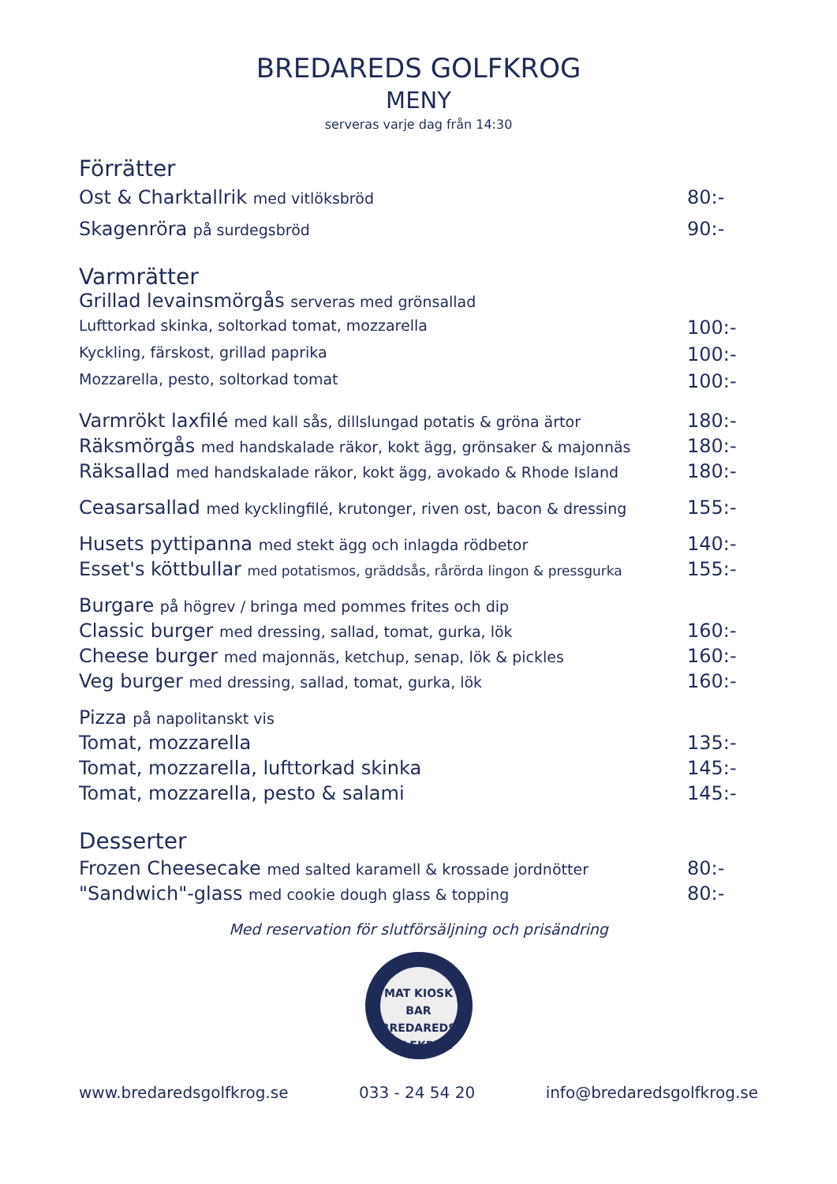BREDAREDS GOLFKROG
MENY
serveras varje dag från 14:30
Förrätter
Ost & Charktallrik med vitlöksbröd 80:-
Skagenröra på surdegsbröd 90:-
Varmrätter
Grillad levainsmörgås serveras med grönsallad
Lufttorkad skinka, soltorkad tomat, mozzarella 100:-
Kyckling, färskost, grillad paprika 100:-
Mozzarella, pesto, soltorkad tomat 100:-
Varmrökt laxfilé med kall sås, dillslungad potatis & gröna ärtor 180:-
Räksmörgås med handskalade räkor, kokt ägg, grönsaker & majonnäs 180:-
Räksallad med handskalade räkor, kokt ägg, avokado & Rhode Island 180:-
Ceasarsallad med kycklingfilé, krutonger, riven ost, bacon & dressing 155:-
Husets pyttipanna med stekt ägg och inlagda rödbetor 140:-
Esset's köttbullar med potatismos, gräddsås, rårörda lingon & pressgurka 155:-
Burgare på högrev / bringa med pommes frites och dip
Classic burger med dressing, sallad, tomat, gurka, lök 160:-
Cheese burger med majonnäs, ketchup, senap, lök & pickles 160:-
Veg burger med dressing, sallad, tomat, gurka, lök 160:-
Pizza på napolitanskt vis
Tomat, mozzarella 135:-
Tomat, mozzarella, lufttorkad skinka 145:-
Tomat, mozzarella, pesto & salami 145:-
Desserter
Frozen Cheesecake med salted karamell & krossade jordnötter 80:-
"Sandwich"-glass med cookie dough glass & topping 80:-
Med reservation för slutförsäljning och prisändring
MAT KIOSK BAR
BREDAREDS
GOLFKROG
www.bredaredsgolfkrog.se 033 - 24 54 20 info@bredaredsgolfkrog.se